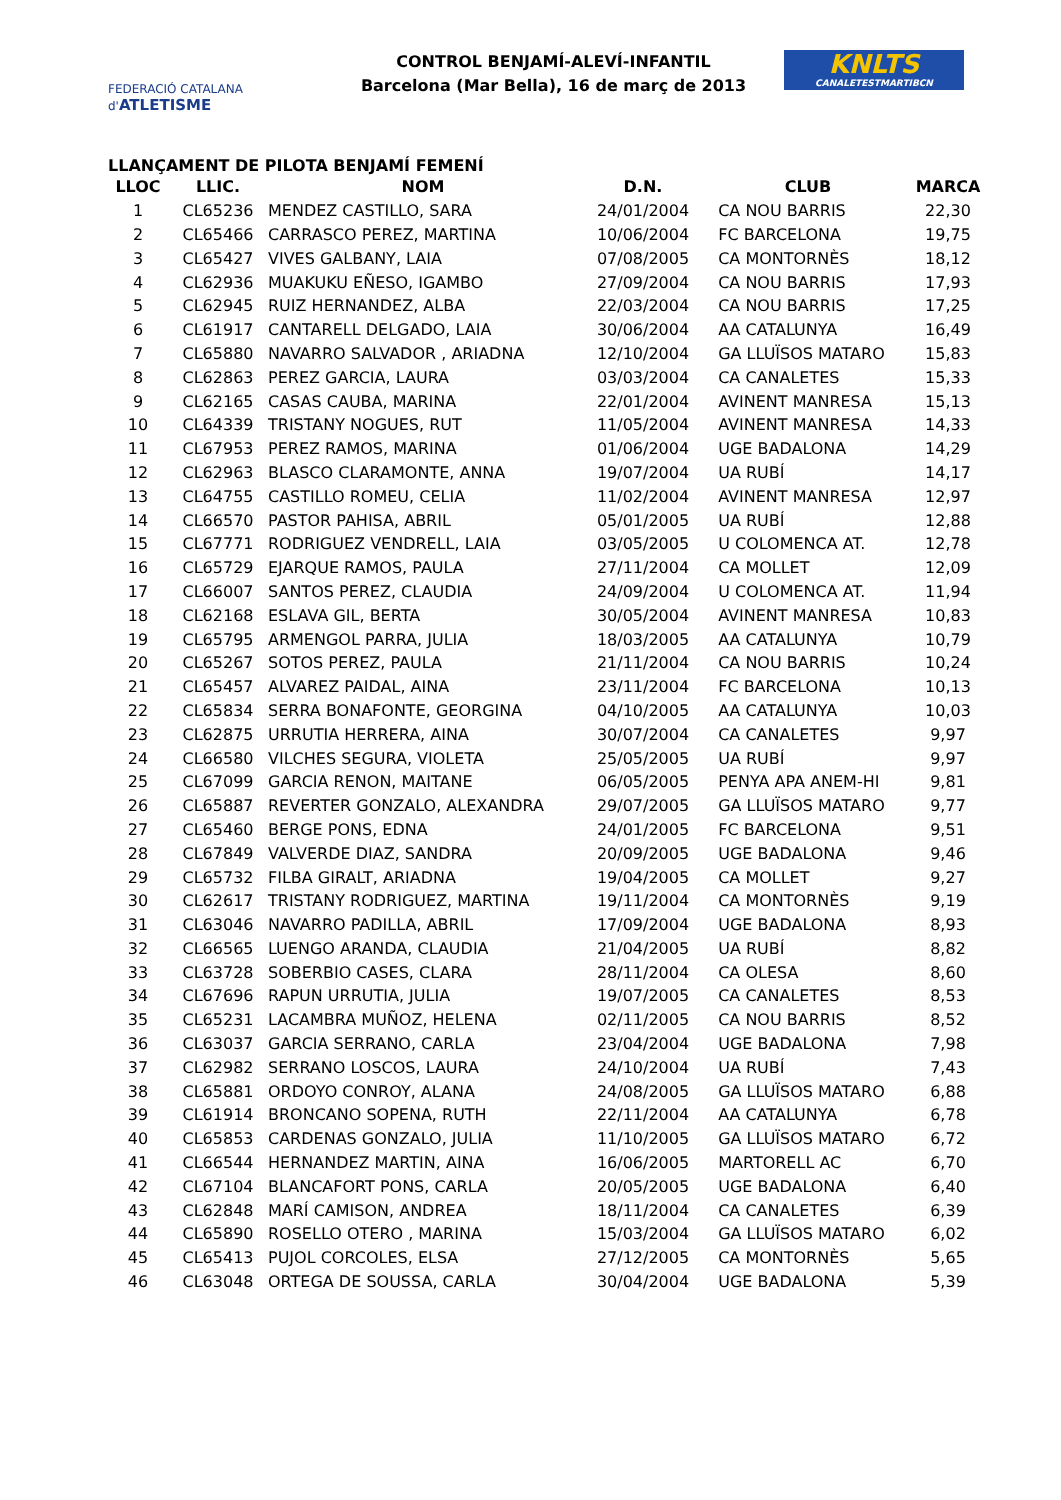FEDERACIÓ CATALANA d'ATLETISME
CONTROL BENJAMÍ-ALEVÍ-INFANTIL
Barcelona (Mar Bella), 16 de març de 2013
KNLTS
CANALETESTMARTIBCN
LLANÇAMENT DE PILOTA BENJAMÍ FEMENÍ
| LLOC | LLIC. | NOM | D.N. | CLUB | MARCA |
| --- | --- | --- | --- | --- | --- |
| 1 | CL65236 | MENDEZ CASTILLO, SARA | 24/01/2004 | CA NOU BARRIS | 22,30 |
| 2 | CL65466 | CARRASCO PEREZ, MARTINA | 10/06/2004 | FC BARCELONA | 19,75 |
| 3 | CL65427 | VIVES GALBANY, LAIA | 07/08/2005 | CA MONTORNÈS | 18,12 |
| 4 | CL62936 | MUAKUKU EÑESO, IGAMBO | 27/09/2004 | CA NOU BARRIS | 17,93 |
| 5 | CL62945 | RUIZ HERNANDEZ, ALBA | 22/03/2004 | CA NOU BARRIS | 17,25 |
| 6 | CL61917 | CANTARELL DELGADO, LAIA | 30/06/2004 | AA CATALUNYA | 16,49 |
| 7 | CL65880 | NAVARRO SALVADOR , ARIADNA | 12/10/2004 | GA LLUÏSOS MATARO | 15,83 |
| 8 | CL62863 | PEREZ GARCIA, LAURA | 03/03/2004 | CA CANALETES | 15,33 |
| 9 | CL62165 | CASAS CAUBA, MARINA | 22/01/2004 | AVINENT MANRESA | 15,13 |
| 10 | CL64339 | TRISTANY NOGUES, RUT | 11/05/2004 | AVINENT MANRESA | 14,33 |
| 11 | CL67953 | PEREZ RAMOS, MARINA | 01/06/2004 | UGE BADALONA | 14,29 |
| 12 | CL62963 | BLASCO CLARAMONTE, ANNA | 19/07/2004 | UA RUBÍ | 14,17 |
| 13 | CL64755 | CASTILLO ROMEU, CELIA | 11/02/2004 | AVINENT MANRESA | 12,97 |
| 14 | CL66570 | PASTOR PAHISA, ABRIL | 05/01/2005 | UA RUBÍ | 12,88 |
| 15 | CL67771 | RODRIGUEZ VENDRELL, LAIA | 03/05/2005 | U COLOMENCA AT. | 12,78 |
| 16 | CL65729 | EJARQUE RAMOS, PAULA | 27/11/2004 | CA MOLLET | 12,09 |
| 17 | CL66007 | SANTOS PEREZ, CLAUDIA | 24/09/2004 | U COLOMENCA AT. | 11,94 |
| 18 | CL62168 | ESLAVA GIL, BERTA | 30/05/2004 | AVINENT MANRESA | 10,83 |
| 19 | CL65795 | ARMENGOL PARRA, JULIA | 18/03/2005 | AA CATALUNYA | 10,79 |
| 20 | CL65267 | SOTOS PEREZ, PAULA | 21/11/2004 | CA NOU BARRIS | 10,24 |
| 21 | CL65457 | ALVAREZ PAIDAL, AINA | 23/11/2004 | FC BARCELONA | 10,13 |
| 22 | CL65834 | SERRA BONAFONTE, GEORGINA | 04/10/2005 | AA CATALUNYA | 10,03 |
| 23 | CL62875 | URRUTIA HERRERA, AINA | 30/07/2004 | CA CANALETES | 9,97 |
| 24 | CL66580 | VILCHES SEGURA, VIOLETA | 25/05/2005 | UA RUBÍ | 9,97 |
| 25 | CL67099 | GARCIA RENON, MAITANE | 06/05/2005 | PENYA APA ANEM-HI | 9,81 |
| 26 | CL65887 | REVERTER GONZALO, ALEXANDRA | 29/07/2005 | GA LLUÏSOS MATARO | 9,77 |
| 27 | CL65460 | BERGE PONS, EDNA | 24/01/2005 | FC BARCELONA | 9,51 |
| 28 | CL67849 | VALVERDE DIAZ, SANDRA | 20/09/2005 | UGE BADALONA | 9,46 |
| 29 | CL65732 | FILBA GIRALT, ARIADNA | 19/04/2005 | CA MOLLET | 9,27 |
| 30 | CL62617 | TRISTANY RODRIGUEZ, MARTINA | 19/11/2004 | CA MONTORNÈS | 9,19 |
| 31 | CL63046 | NAVARRO PADILLA, ABRIL | 17/09/2004 | UGE BADALONA | 8,93 |
| 32 | CL66565 | LUENGO ARANDA, CLAUDIA | 21/04/2005 | UA RUBÍ | 8,82 |
| 33 | CL63728 | SOBERBIO CASES, CLARA | 28/11/2004 | CA OLESA | 8,60 |
| 34 | CL67696 | RAPUN URRUTIA, JULIA | 19/07/2005 | CA CANALETES | 8,53 |
| 35 | CL65231 | LACAMBRA MUÑOZ, HELENA | 02/11/2005 | CA NOU BARRIS | 8,52 |
| 36 | CL63037 | GARCIA SERRANO, CARLA | 23/04/2004 | UGE BADALONA | 7,98 |
| 37 | CL62982 | SERRANO LOSCOS, LAURA | 24/10/2004 | UA RUBÍ | 7,43 |
| 38 | CL65881 | ORDOYO CONROY, ALANA | 24/08/2005 | GA LLUÏSOS MATARO | 6,88 |
| 39 | CL61914 | BRONCANO SOPENA, RUTH | 22/11/2004 | AA CATALUNYA | 6,78 |
| 40 | CL65853 | CARDENAS GONZALO, JULIA | 11/10/2005 | GA LLUÏSOS MATARO | 6,72 |
| 41 | CL66544 | HERNANDEZ MARTIN, AINA | 16/06/2005 | MARTORELL AC | 6,70 |
| 42 | CL67104 | BLANCAFORT PONS, CARLA | 20/05/2005 | UGE BADALONA | 6,40 |
| 43 | CL62848 | MARÍ CAMISON, ANDREA | 18/11/2004 | CA CANALETES | 6,39 |
| 44 | CL65890 | ROSELLO OTERO , MARINA | 15/03/2004 | GA LLUÏSOS MATARO | 6,02 |
| 45 | CL65413 | PUJOL CORCOLES, ELSA | 27/12/2005 | CA MONTORNÈS | 5,65 |
| 46 | CL63048 | ORTEGA DE SOUSSA, CARLA | 30/04/2004 | UGE BADALONA | 5,39 |